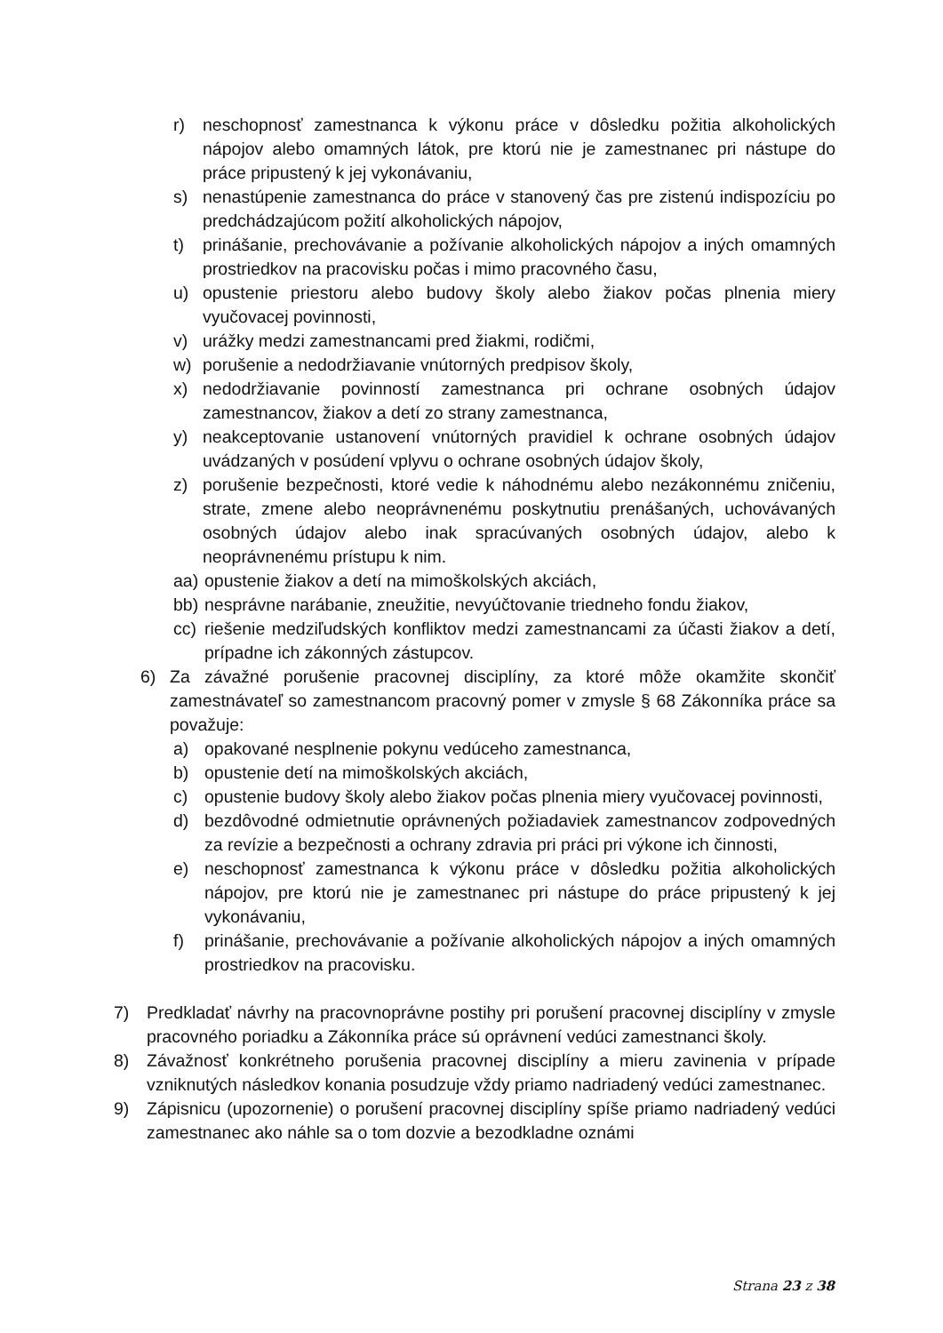r) neschopnosť zamestnanca k výkonu práce v dôsledku požitia alkoholických nápojov alebo omamných látok, pre ktorú nie je zamestnanec pri nástupe do práce pripustený k jej vykonávaniu,
s) nenastúpenie zamestnanca do práce v stanovený čas pre zistenú indispozíciu po predchádzajúcom požití alkoholických nápojov,
t) prinášanie, prechovávanie a požívanie alkoholických nápojov a iných omamných prostriedkov na pracovisku počas i mimo pracovného času,
u) opustenie priestoru alebo budovy školy alebo žiakov počas plnenia miery vyučovacej povinnosti,
v) urážky medzi zamestnancami pred žiakmi, rodičmi,
w) porušenie a nedodržiavanie vnútorných predpisov školy,
x) nedodržiavanie povinností zamestnanca pri ochrane osobných údajov zamestnancov, žiakov a detí zo strany zamestnanca,
y) neakceptovanie ustanovení vnútorných pravidiel k ochrane osobných údajov uvádzaných v posúdení vplyvu o ochrane osobných údajov školy,
z) porušenie bezpečnosti, ktoré vedie k náhodnému alebo nezákonnému zničeniu, strate, zmene alebo neoprávnenému poskytnutiu prenášaných, uchovávaných osobných údajov alebo inak spracúvaných osobných údajov, alebo k neoprávnenému prístupu k nim.
aa) opustenie žiakov a detí na mimoškolských akciách,
bb) nesprávne narábanie, zneužitie, nevyúčtovanie triedneho fondu žiakov,
cc) riešenie medziľudských konfliktov medzi zamestnancami za účasti žiakov a detí, prípadne ich zákonných zástupcov.
6) Za závažné porušenie pracovnej disciplíny, za ktoré môže okamžite skončiť zamestnávateľ so zamestnancom pracovný pomer v zmysle § 68 Zákonníka práce sa považuje:
a) opakované nesplnenie pokynu vedúceho zamestnanca,
b) opustenie detí na mimoškolských akciách,
c) opustenie budovy školy alebo žiakov počas plnenia miery vyučovacej povinnosti,
d) bezdôvodné odmietnutie oprávnených požiadaviek zamestnancov zodpovedných za revízie a bezpečnosti a ochrany zdravia pri práci pri výkone ich činnosti,
e) neschopnosť zamestnanca k výkonu práce v dôsledku požitia alkoholických nápojov, pre ktorú nie je zamestnanec pri nástupe do práce pripustený k jej vykonávaniu,
f) prinášanie, prechovávanie a požívanie alkoholických nápojov a iných omamných prostriedkov na pracovisku.
7) Predkladať návrhy na pracovnoprávne postihy pri porušení pracovnej disciplíny v zmysle pracovného poriadku a Zákonníka práce sú oprávnení vedúci zamestnanci školy.
8) Závažnosť konkrétneho porušenia pracovnej disciplíny a mieru zavinenia v prípade vzniknutých následkov konania posudzuje vždy priamo nadriadený vedúci zamestnanec.
9) Zápisnicu (upozornenie) o porušení pracovnej disciplíny spíše priamo nadriadený vedúci zamestnanec ako náhle sa o tom dozvie a bezodkladne oznámi
Strana 23 z 38